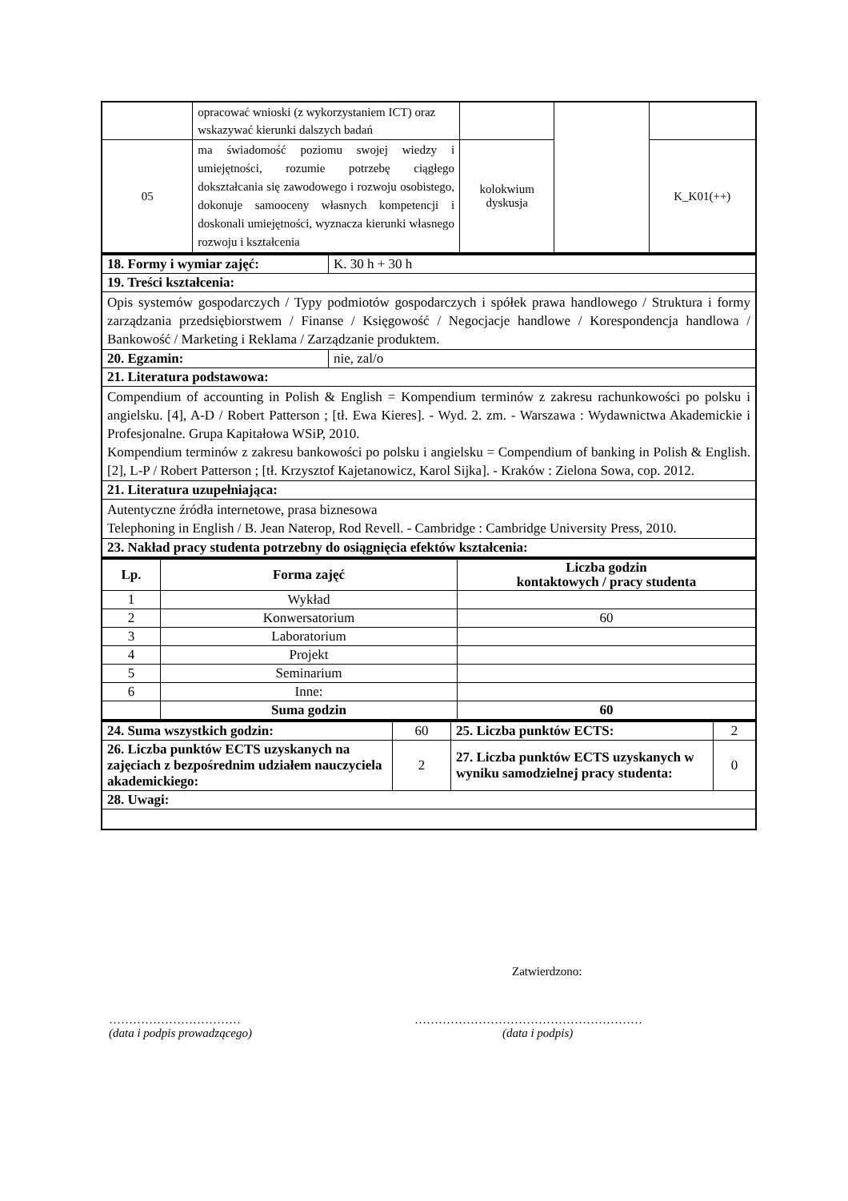| | opracować wnioski (z wykorzystaniem ICT) oraz wskazywać kierunki dalszych badań | | | |
| 05 | ma świadomość poziomu swojej wiedzy i umiejętności, rozumie potrzebę ciągłego dokształcania się zawodowego i rozwoju osobistego, dokonuje samooceny własnych kompetencji i doskonali umiejętności, wyznacza kierunki własnego rozwoju i kształcenia | kolokwium dyskusja | | K_K01(++) |
| 18. Formy i wymiar zajęć: | K. 30 h + 30 h |
| 19. Treści kształcenia: | |
| Opis systemów gospodarczych / Typy podmiotów gospodarczych i spółek prawa handlowego / Struktura i formy zarządzania przedsiębiorstwem / Finanse / Księgowość / Negocjacje handlowe / Korespondencja handlowa / Bankowość / Marketing i Reklama / Zarządzanie produktem. | |
| 20. Egzamin: | nie, zal/o |
| 21. Literatura podstawowa: | |
| Compendium of accounting in Polish & English = Kompendium terminów z zakresu rachunkowości po polsku i angielsku. [4], A-D / Robert Patterson ; [tł. Ewa Kieres]. - Wyd. 2. zm. - Warszawa : Wydawnictwa Akademickie i Profesjonalne. Grupa Kapitałowa WSiP, 2010. Kompendium terminów z zakresu bankowości po polsku i angielsku = Compendium of banking in Polish & English. [2], L-P / Robert Patterson ; [tł. Krzysztof Kajetanowicz, Karol Sijka]. - Kraków : Zielona Sowa, cop. 2012. | |
| 21. Literatura uzupełniająca: | |
| Autentyczne źródła internetowe, prasa biznesowa Telephoning in English / B. Jean Naterop, Rod Revell. - Cambridge : Cambridge University Press, 2010. | |
| 23. Nakład pracy studenta potrzebny do osiągnięcia efektów kształcenia: | |
| Lp. | Forma zajęć | Liczba godzin kontaktowych / pracy studenta |
| --- | --- | --- |
| 1 | Wykład | |
| 2 | Konwersatorium | 60 |
| 3 | Laboratorium | |
| 4 | Projekt | |
| 5 | Seminarium | |
| 6 | Inne: | |
| | Suma godzin | 60 |
| 24. Suma wszystkich godzin: | 60 | 25. Liczba punktów ECTS: | 2 |
| 26. Liczba punktów ECTS uzyskanych na zajęciach z bezpośrednim udziałem nauczyciela akademickiego: | 2 | 27. Liczba punktów ECTS uzyskanych w wyniku samodzielnej pracy studenta: | 0 |
| 28. Uwagi: | | | |
Zatwierdzono:
……………………………
(data i podpis prowadzącego)
…………………………………………………
(data i podpis)